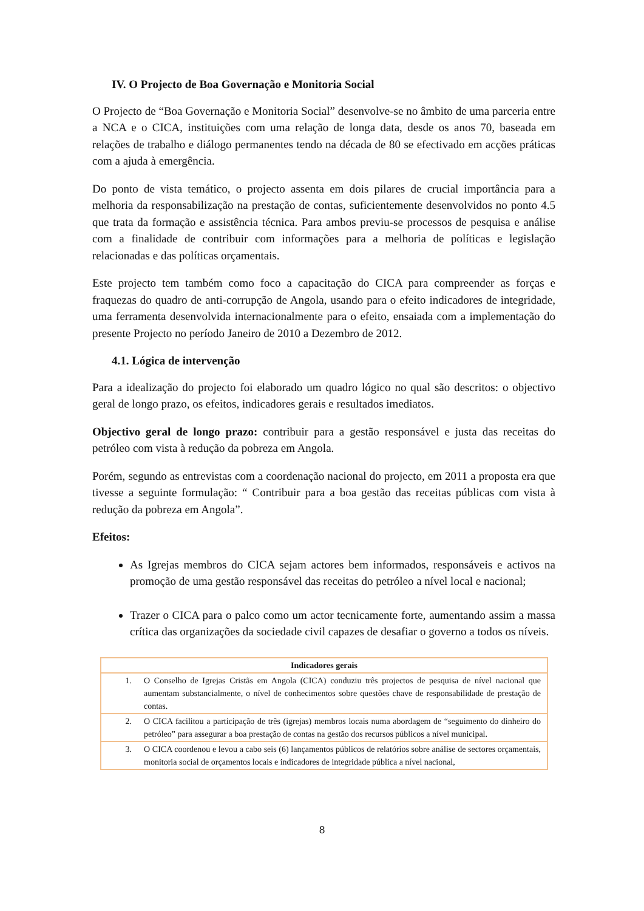IV. O Projecto de Boa Governação e Monitoria Social
O Projecto de “Boa Governação e Monitoria Social” desenvolve-se no âmbito de uma parceria entre a NCA e o CICA, instituições com uma relação de longa data, desde os anos 70, baseada em relações de trabalho e diálogo permanentes tendo na década de 80 se efectivado em acções práticas com a ajuda à emergência.
Do ponto de vista temático, o projecto assenta em dois pilares de crucial importância para a melhoria da responsabilização na prestação de contas, suficientemente desenvolvidos no ponto 4.5 que trata da formação e assistência técnica. Para ambos previu-se processos de pesquisa e análise com a finalidade de contribuir com informações para a melhoria de políticas e legislação relacionadas e das políticas orçamentais.
Este projecto tem também como foco a capacitação do CICA para compreender as forças e fraquezas do quadro de anti-corrupção de Angola, usando para o efeito indicadores de integridade, uma ferramenta desenvolvida internacionalmente para o efeito, ensaiada com a implementação do presente Projecto no período Janeiro de 2010 a Dezembro de 2012.
4.1. Lógica de intervenção
Para a idealização do projecto foi elaborado um quadro lógico no qual são descritos: o objectivo geral de longo prazo, os efeitos, indicadores gerais e resultados imediatos.
Objectivo geral de longo prazo: contribuir para a gestão responsável e justa das receitas do petróleo com vista à redução da pobreza em Angola.
Porém, segundo as entrevistas com a coordenação nacional do projecto, em 2011 a proposta era que tivesse a seguinte formulação: “ Contribuir para a boa gestão das receitas públicas com vista à redução da pobreza em Angola”.
Efeitos:
As Igrejas membros do CICA sejam actores bem informados, responsáveis e activos na promoção de uma gestão responsável das receitas do petróleo a nível local e nacional;
Trazer o CICA para o palco como um actor tecnicamente forte, aumentando assim a massa crítica das organizações da sociedade civil capazes de desafiar o governo a todos os níveis.
| Indicadores gerais | |
| --- | --- |
| 1. | O Conselho de Igrejas Cristãs em Angola (CICA) conduziu três projectos de pesquisa de nível nacional que aumentam substancialmente, o nível de conhecimentos sobre questões chave de responsabilidade de prestação de contas. |
| 2. | O CICA facilitou a participação de três (igrejas) membros locais numa abordagem de “seguimento do dinheiro do petróleo” para assegurar a boa prestação de contas na gestão dos recursos públicos a nível municipal. |
| 3. | O CICA coordenou e levou a cabo seis (6) lançamentos públicos de relatórios sobre análise de sectores orçamentais, monitoria social de orçamentos locais e indicadores de integridade pública a nível nacional, |
8